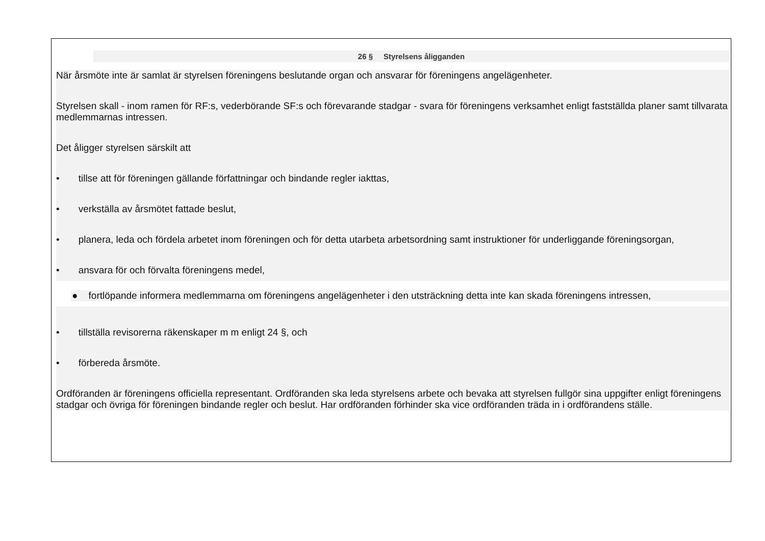26 § Styrelsens åligganden
När årsmöte inte är samlat är styrelsen föreningens beslutande organ och ansvarar för föreningens angelägenheter.
Styrelsen skall - inom ramen för RF:s, vederbörande SF:s och förevarande stadgar - svara för föreningens verksamhet enligt fastställda planer samt tillvarata medlemmarnas intressen.
Det åligger styrelsen särskilt att
• tillse att för föreningen gällande författningar och bindande regler iakttas,
• verkställa av årsmötet fattade beslut,
• planera, leda och fördela arbetet inom föreningen och för detta utarbeta arbetsordning samt instruktioner för underliggande föreningsorgan,
• ansvara för och förvalta föreningens medel,
● fortlöpande informera medlemmarna om föreningens angelägenheter i den utsträckning detta inte kan skada föreningens intressen,
• tillställa revisorerna räkenskaper m m enligt 24 §, och
• förbereda årsmöte.
Ordföranden är föreningens officiella representant. Ordföranden ska leda styrelsens arbete och bevaka att styrelsen fullgör sina uppgifter enligt föreningens stadgar och övriga för föreningen bindande regler och beslut. Har ordföranden förhinder ska vice ordföranden träda in i ordförandens ställe.